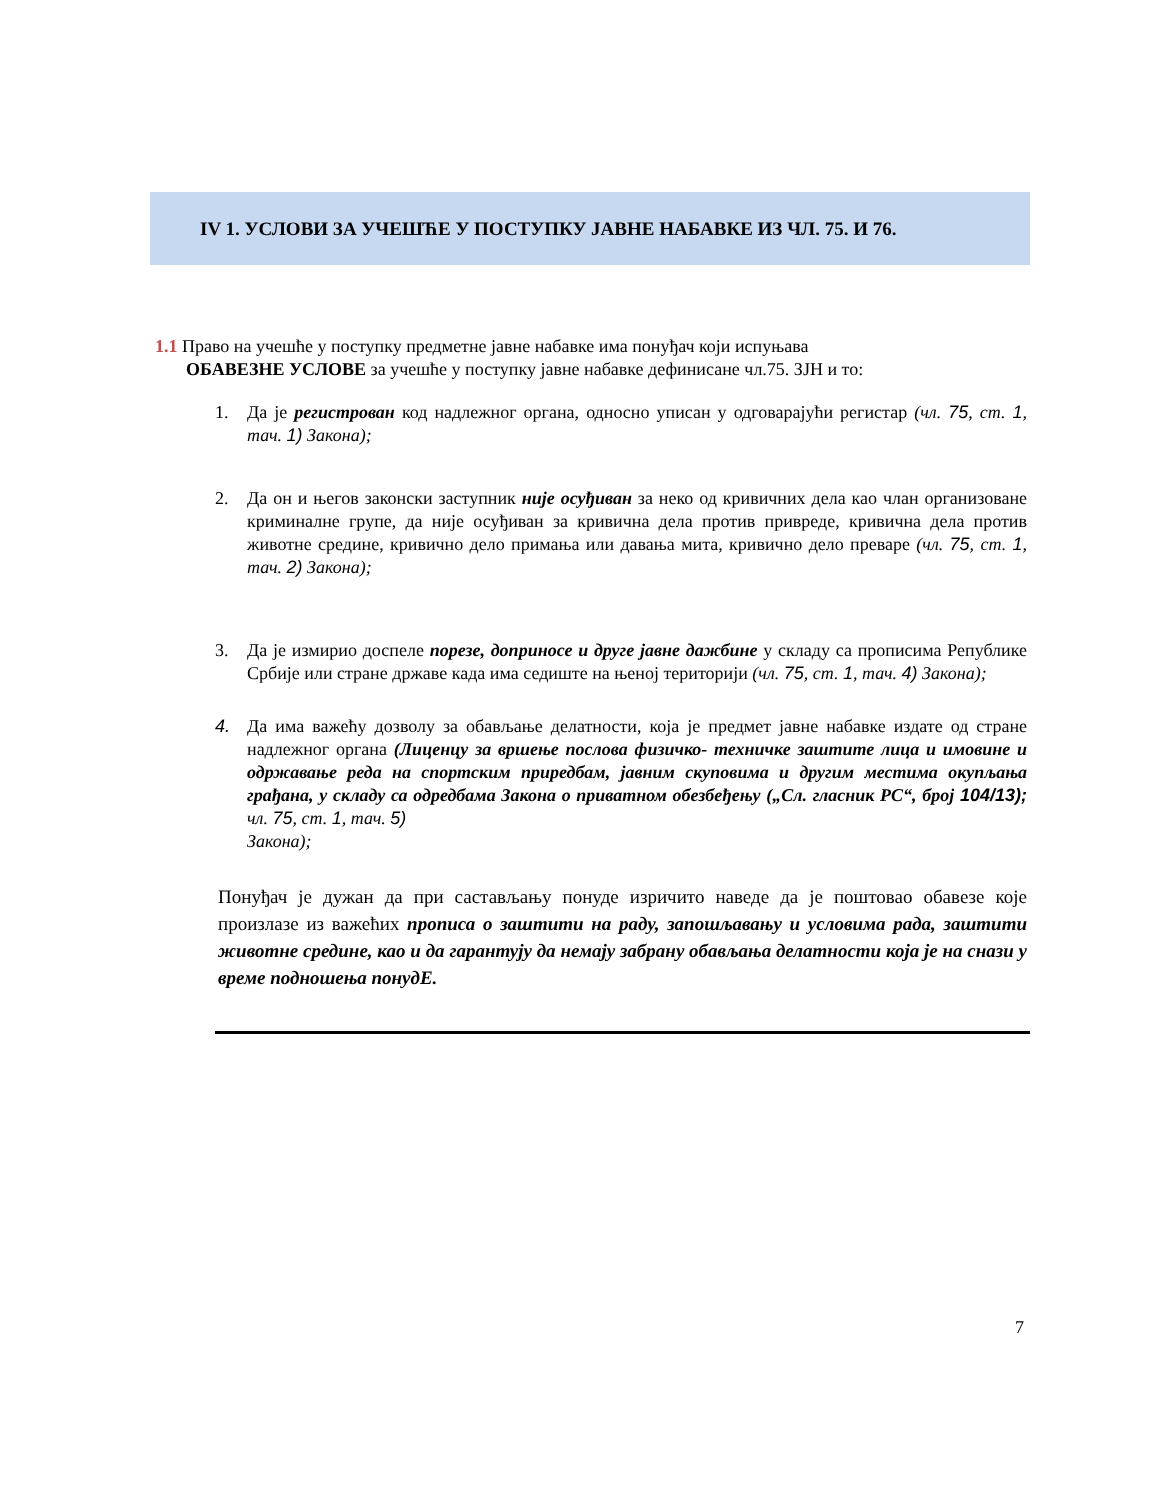IV 1. УСЛОВИ ЗА УЧЕШЋЕ У ПОСТУПКУ ЈАВНЕ НАБАВКЕ ИЗ ЧЛ. 75. И 76.
1.1 Право на учешће у поступку предметне јавне набавке има понуђач који испуњава
ОБАВЕЗНЕ УСЛОВЕ за учешће у поступку јавне набавке дефинисане чл.75. ЗЈН и то:
1. Да је регистрован код надлежног органа, односно уписан у одговарајући регистар (чл. 75, ст. 1, тач. 1) Закона);
2. Да он и његов законски заступник није осуђиван за неко од кривичних дела као члан организоване криминалне групе, да није осуђиван за кривична дела против привреде, кривична дела против животне средине, кривично дело примања или давања мита, кривично дело преваре (чл. 75, ст. 1, тач. 2) Закона);
3. Да је измирио доспеле порезе, доприносе и друге јавне дажбине у складу са прописима Републике Србије или стране државе када има седиште на њеној територији (чл. 75, ст. 1, тач. 4) Закона);
4. Да има важећу дозволу за обављање делатности, која је предмет јавне набавке издате од стране надлежног органа (Лиценцу за вршење послова физичко- техничке заштите лица и имовине и одржавање реда на спортским приредбам, јавним скуповима и другим местима окупљања грађана, у складу са одредбама Закона о приватном обезбеђењу („Сл. гласник РС“, број 104/13); чл. 75, ст. 1, тач. 5)
Закона);
Понуђач је дужан да при састављању понуде изричито наведе да је поштовао обавезе које произлазе из важећих прописа о заштити на раду, запошљавању и условима рада, заштити животне средине, као и да гарантују да немају забрану обављања делатности која је на снази у време подношења понудЕ.
7